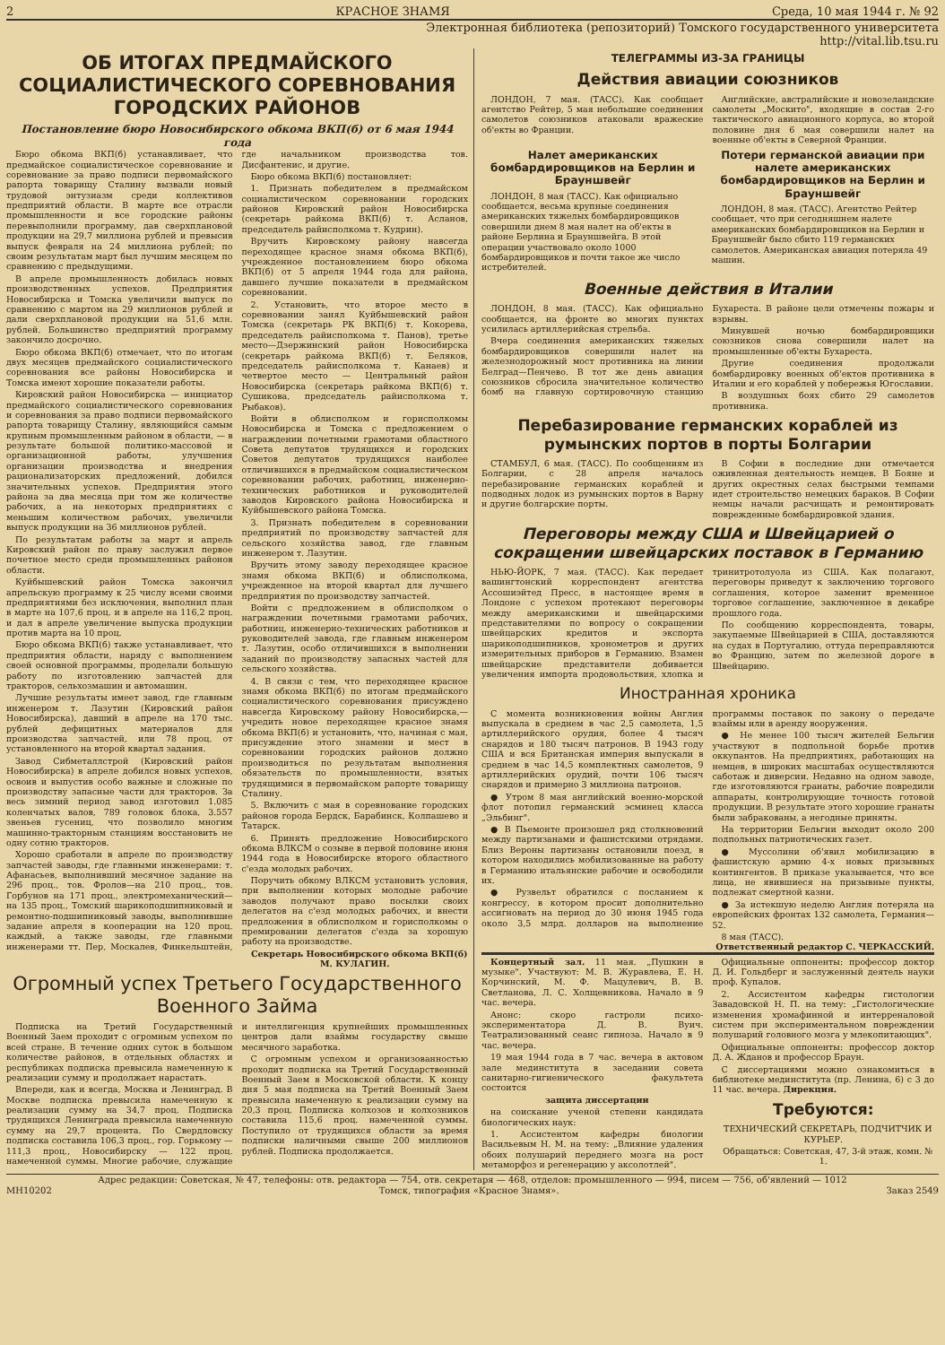2 КРАСНОЕ ЗНАМЯ Среда, 10 мая 1944 г. № 92
Электронная библиотека (репозиторий) Томского государственного университета
http://vital.lib.tsu.ru
ОБ ИТОГАХ ПРЕДМАЙСКОГО СОЦИАЛИСТИЧЕСКОГО СОРЕВНОВАНИЯ ГОРОДСКИХ РАЙОНОВ
Постановление бюро Новосибирского обкома ВКП(б) от 6 мая 1944 года
Бюро обкома ВКП(б) устанавливает, что предмайское социалистическое соревнование и соревнование за право подписи первомайского рапорта товарищу Сталину вызвали новый трудовой энтузиазм среди коллективов предприятий области. В марте все отрасли промышленности и все городские районы перевыполнили программу, дав сверхплановой продукции на 29,7 миллиона рублей и превысив выпуск февраля на 24 миллиона рублей; по своим результатам март был лучшим месяцем по сравнению с предыдущими.
В апреле промышленность добилась новых производственных успехов. Предприятия Новосибирска и Томска увеличили выпуск по сравнению с мартом на 29 миллионов рублей и дали сверхплановой продукции на 51,6 млн. рублей. Большинство предприятий программу закончило досрочно.
Бюро обкома ВКП(б) отмечает, что по итогам двух месяцев предмайского социалистического соревнования все районы Новосибирска и Томска имеют хорошие показатели работы.
Кировский район Новосибирска — инициатор предмайского социалистического соревнования и соревнования за право подписи первомайского рапорта товарищу Сталину, являющийся самым крупным промышленным районом в области, — в результате большой политико-массовой и организационной работы, улучшения организации производства и внедрения рационализаторских предложений, добился значительных успехов. Предприятия этого района за два месяца при том же количестве рабочих, а на некоторых предприятиях с меньшим количеством рабочих, увеличили выпуск продукции на 36 миллионов рублей.
По результатам работы за март и апрель Кировский район по праву заслужил первое почетное место среди промышленных районов области.
Куйбышевский район Томска закончил апрельскую программу к 25 числу всеми своими предприятиями без исключения, выполнил план в марте на 107,6 проц. и в апреле на 116,2 проц. и дал в апреле увеличение выпуска продукции против марта на 10 проц.
Бюро обкома ВКП(б) также устанавливает, что предприятия области, наряду с выполнением своей основной программы, проделали большую работу по изготовлению запчастей для тракторов, сельхозмашин и автомашин.
Лучшие результаты имеет завод, где главным инженером т. Лазутин (Кировский район Новосибирска), давший в апреле на 170 тыс. рублей дефицитных материалов для производства запчастей, или 78 проц. от установленного на второй квартал задания.
Завод Сибметаллстрой (Кировский район Новосибирска) в апреле добился новых успехов, освоив и выпустив особо важные и сложные по производству запасные части для тракторов. За весь зимний период завод изготовил 1.085 коленчатых валов, 789 головок блока, 3.557 звеньев гусениц, что позволило многим машинно-тракторным станциям восстановить не одну сотню тракторов.
Хорошо сработали в апреле по производству запчастей заводы, где главными инженерами: т. Афанасьев, выполнивший месячное задание на 296 проц., тов. Фролов—на 210 проц., тов. Горбунов на 171 проц., электромеханический—на 135 проц., Томский шарикоподшипниковый и ремонтно-подшипниковый заводы, выполнившие задание апреля в кооперации на 120 проц. каждый, а также заводы, где главными инженерами тт. Пер, Москалев, Финкельштейн, где начальником производства тов. Дисфантенис, и другие.
Бюро обкома ВКП(б) постановляет:
1. Признать победителем в предмайском социалистическом соревновании городских районов Кировский район Новосибирска (секретарь райкома ВКП(б) т. Асланов, председатель райисполкома т. Кудрин).
Вручить Кировскому району навсегда переходящее красное знамя обкома ВКП(б), учрежденное постановлением бюро обкома ВКП(б) от 5 апреля 1944 года для района, давшего лучшие показатели в предмайском соревновании.
2. Установить, что второе место в соревновании занял Куйбышевский район Томска (секретарь РК ВКП(б) т. Кокорева, председатель райисполкома т. Панов), третье место—Дзержинский район Новосибирска (секретарь райкома ВКП(б) т. Беляков, председатель райисполкома т. Канаев) и четвертое место — Центральный район Новосибирска (секретарь райкома ВКП(б) т. Сушикова, председатель райисполкома т. Рыбаков).
Войти в облисполком и горисполкомы Новосибирска и Томска с предложением о награждении почетными грамотами областного Совета депутатов трудящихся и городских Советов депутатов трудящихся наиболее отличившихся в предмайском социалистическом соревновании рабочих, работниц, инженерно-технических работников и руководителей заводов Кировского района Новосибирска и Куйбышевского района Томска.
3. Признать победителем в соревновании предприятий по производству запчастей для сельского хозяйства завод, где главным инженером т. Лазутин.
Вручить этому заводу переходящее красное знамя обкома ВКП(б) и облисполкома, учрежденное на второй квартал для лучшего предприятия по производству запчастей.
Войти с предложением в облисполком о награждении почетными грамотами рабочих, работниц, инженерно-технических работников и руководителей завода, где главным инженером т. Лазутин, особо отличившихся в выполнении заданий по производству запасных частей для сельского хозяйства.
4. В связи с тем, что переходящее красное знамя обкома ВКП(б) по итогам предмайского социалистического соревнования присуждено навсегда Кировскому району Новосибирска,—учредить новое переходящее красное знамя обкома ВКП(б) и установить, что, начиная с мая, присуждение этого знамени и мест в соревновании городских районов должно производиться по результатам выполнения обязательств по промышленности, взятых трудящимися в первомайском рапорте товарищу Сталину.
5. Включить с мая в соревнование городских районов города Бердск, Барабинск, Колпашево и Татарск.
6. Принять предложение Новосибирского обкома ВЛКСМ о созыве в первой половине июня 1944 года в Новосибирске второго областного с'езда молодых рабочих.
Поручить обкому ВЛКСМ установить условия, при выполнении которых молодые рабочие заводов получают право посылки своих делегатов на с'езд молодых рабочих, и внести предложения в облисполком и горисполкомы о премировании делегатов с'езда за хорошую работу на производстве.
Секретарь Новосибирского обкома ВКП(б) М. КУЛАГИН.
Огромный успех Третьего Государственного Военного Займа
Подписка на Третий Государственный Военный Заем проходит с огромным успехом по всей стране. В течение одних суток в большом количестве районов, в отдельных областях и республиках подписка превысила намеченную к реализации сумму и продолжает нарастать.
Впереди, как и всегда, Москва и Ленинград. В Москве подписка превысила намеченную к реализации сумму на 34,7 проц. Подписка трудящихся Ленинграда превысила намеченную сумму на 29,7 процента. По Свердловску подписка составила 106,3 проц., гор. Горькому — 111,3 проц., Новосибирску — 122 проц. намеченной суммы. Многие рабочие, служащие и интеллигенция крупнейших промышленных центров дали взаймы государству свыше месячного заработка.
С огромным успехом и организованностью проходит подписка на Третий Государственный Военный Заем в Московской области. К концу дня 5 мая подписка на Третий Военный Заем превысила намеченную к реализации сумму на 20,3 проц. Подписка колхозов и колхозников составила 115,6 проц. намеченной суммы. Поступило от трудящихся области за время подписки наличными свыше 200 миллионов рублей. Подписка продолжается.
ТЕЛЕГРАММЫ ИЗ-ЗА ГРАНИЦЫ
Действия авиации союзников
ЛОНДОН, 7 мая. (ТАСС). Как сообщает агентство Рейтер, 5 мая небольшие соединения самолетов союзников атаковали вражеские об'екты во Франции.
Английские, австралийские и новозеландские самолеты „Москито", входящие в состав 2-го тактического авиационного корпуса, во второй половине дня 6 мая совершили налет на военные об'екты в Северной Франции.
Налет американских бомбардировщиков на Берлин и Брауншвейг
ЛОНДОН, 8 мая (ТАСС). Как официально сообщается, весьма крупные соединения американских тяжелых бомбардировщиков совершили днем 8 мая налет на об'екты в районе Берлина и Брауншвейга. В этой операции участвовало около 1000 бомбардировщиков и почти такое же число истребителей.
Потери германской авиации при налете американских бомбардировщиков на Берлин и Брауншвейг
ЛОНДОН, 8 мая. (ТАСС). Агентство Рейтер сообщает, что при сегодняшнем налете американских бомбардировщиков на Берлин и Брауншвейг было сбито 119 германских самолетов. Американская авиация потеряла 49 машин.
Военные действия в Италии
ЛОНДОН, 8 мая. (ТАСС). Как официально сообщается, на фронте во многих пунктах усилилась артиллерийская стрельба.
Вчера соединения американских тяжелых бомбардировщиков совершили налет на железнодорожный мост противника на линии Белград—Пенчево. В тот же день авиация союзников сбросила значительное количество бомб на главную сортировочную станцию Бухареста. В районе цели отмечены пожары и взрывы.
Минувшей ночью бомбардировщики союзников снова совершили налет на промышленные об'екты Бухареста.
Другие соединения продолжали бомбардировку военных об'ектов противника в Италии и его кораблей у побережья Югославии.
В воздушных боях сбито 29 самолетов противника.
Перебазирование германских кораблей из румынских портов в порты Болгарии
СТАМБУЛ, 6 мая. (ТАСС). По сообщениям из Болгарии, с 28 апреля началось перебазирование германских кораблей и подводных лодок из румынских портов в Варну и другие болгарские порты.
В Софии в последние дни отмечается оживленная деятельность немцев. В Бояне и других окрестных селах быстрыми темпами идет строительство немецких бараков. В Софии немцы начали расчищать и ремонтировать поврежденные бомбардировкой здания.
Переговоры между США и Швейцарией о сокращении швейцарских поставок в Германию
НЬЮ-ЙОРК, 7 мая. (ТАСС). Как передает вашингтонский корреспондент агентства Ассошиэйтед Пресс, в настоящее время в Лондоне с успехом протекают переговоры между американскими и швейцарскими представителями по вопросу о сокращении швейцарских кредитов и экспорта шарикоподшипников, хронометров и других измерительных приборов в Германию. Взамен швейцарские представители добивается увеличения импорта продовольствия, хлопка и тринитротолуола из США. Как полагают, переговоры приведут к заключению торгового соглашения, которое заменит временное торговое соглашение, заключенное в декабре прошлого года.
По сообщению корреспондента, товары, закупаемые Швейцарией в США, доставляются на судах в Португалию, оттуда переправляются во Францию, затем по железной дороге в Швейцарию.
Иностранная хроника
С момента возникновения войны Англия выпускала в среднем в час 2,5 самолета, 1,5 артиллерийского орудия, более 4 тысяч снарядов и 180 тысяч патронов. В 1943 году США и вся Британская империя выпускали в среднем в час 14,5 комплектных самолетов, 9 артиллерийских орудий, почти 106 тысяч снарядов и примерно 3 миллиона патронов.
● Утром 8 мая английский военно-морской флот потопил германский эсминец класса „Эльбинг".
● В Пьемонте произошел ряд столкновений между партизанами и фашистскими отрядами. Близ Вероны партизаны остановили поезд, в котором находились мобилизованные на работу в Германию итальянские рабочие и освободили их.
● Рузвельт обратился с посланием к конгрессу, в котором просит дополнительно ассигновать на период до 30 июня 1945 года около 3,5 млрд. долларов на выполнение программы поставок по закону о передаче взаймы или в аренду вооружения.
● Не менее 100 тысяч жителей Бельгии участвуют в подпольной борьбе против оккупантов. На предприятиях, работающих на немцев, в широких масштабах осуществляются саботаж и диверсии. Недавно на одном заводе, где изготовляются гранаты, рабочие повредили аппараты, контролирующие точность готовой продукции. В результате этого хорошие гранаты были забракованы, а негодные приняты.
На территории Бельгии выходит около 200 подпольных патриотических газет.
● Муссолини об'явил мобилизацию в фашистскую армию 4-х новых призывных контингентов. В приказе указывается, что все лица, не явившиеся на призывные пункты, подлежат смертной казни.
● За истекшую неделю Англия потеряла на европейских фронтах 132 самолета, Германия—52.
8 мая (ТАСС).
Ответственный редактор С. ЧЕРКАССКИЙ.
Концертный зал. 11 мая. „Пушкин в музыке". Участвуют: М. В. Журавлева, Е. Н. Корчинский, М. Ф. Мацулевич, В. В. Светланова, Л. С. Холщевникова. Начало в 9 час. вечера.
Анонс: скоро гастроли психо-экспериментатора Д. В. Вуич. Театрализованный сеанс гипноза. Начало в 9 час. вечера.
19 мая 1944 года в 7 час. вечера в актовом зале мединститута в заседании совета санитарно-гигиенического факультета состоится
защита диссертации
на соискание ученой степени кандидата биологических наук:
1. Ассистентом кафедры биологии Васильевым Н. М. на тему: „Влияние удаления обоих полушарий переднего мозга на рост метаморфоз и регенерацию у аксолотлей".
Официальные оппоненты: профессор доктор Д. И. Гольдберг и заслуженный деятель науки проф. Купалов.
2. Ассистентом кафедры гистологии Завадовской Н. П. на тему: „Гистологические изменения хромафинной и интерреналовой систем при экспериментальном повреждении полушарий головного мозга у млекопитающих".
Официальные оппоненты: профессор доктор Д. А. Жданов и профессор Браун.
С диссертациями можно ознакомиться в библиотеке мединститута (пр. Ленина, 6) с 3 до 11 час. вечера. Дирекция.
Требуются:
ТЕХНИЧЕСКИЙ СЕКРЕТАРЬ, ПОДЧИТЧИК И КУРЬЕР.
Обращаться: Советская, 47, 3-й этаж, комн. № 1.
Адрес редакции: Советская, № 47, телефоны: отв. редактора — 754, отв. секретаря — 468, отделов: промышленного — 994, писем — 756, об'явлений — 1012
МН10202 Томск, типография «Красное Знамя». Заказ 2549